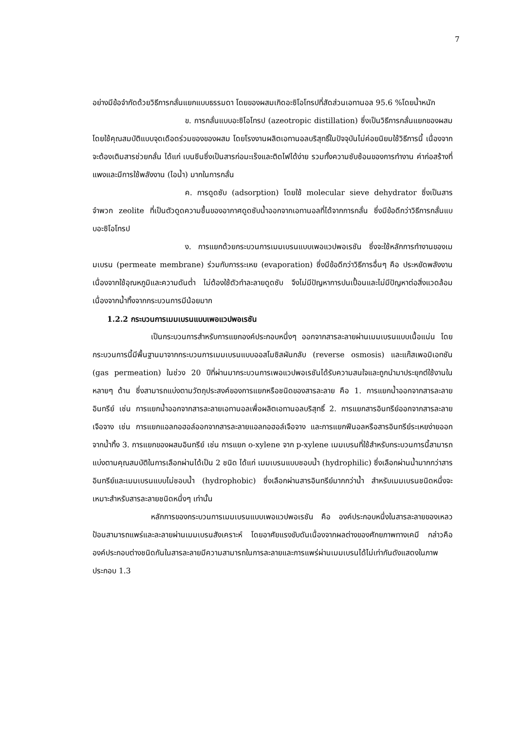7
อย่างมีข้อจำกัดด้วยวิธีการกลั่นแยกแบบธรรมดา โดยของผสมเกิดอะซิโอโทรปที่สัดส่วนเอทานอล 95.6 %โดยน้ำหนัก
ข. การกลั่นแบบอะซิโอโทรป (azeotropic distillation) ซึ่งเป็นวิธีการกลั่นแยกของผสมโดยใช้คุณสมบัติแบบจุดเดือดร่วมของของผสม โดยโรงงานผลิตเอทานอลบริสุทธิ์ในปัจจุบันไม่ค่อยนิยมใช้วิธีการนี้ เนื่องจากจะต้องเติมสารช่วยกลั่น ได้แก่ เบนซีนซึ่งเป็นสารก่อมะเร็งและติดไฟได้ง่าย รวมทั้งความซับซ้อนของการทำงาน ค่าก่อสร้างที่แพงและมีการใช้พลังงาน (ไอน้ำ) มากในการกลั่น
ค. การดูดซับ (adsorption) โดยใช้ molecular sieve dehydrator ซึ่งเป็นสารจำพวก zeolite ที่เป็นตัวดูดความชื้นของอากาศดูดซับน้ำออกจากเอทานอลที่ได้จากการกลั่น ซึ่งมีข้อดีกว่าวิธีการกลั่นแบบอะซิโอโทรป
ง. การแยกด้วยกระบวนการเมมเบรนแบบเพอแวปพอเรชัน ซึ่งจะใช้หลักการทำงานของเมมเบรน (permeate membrane) ร่วมกับการระเหย (evaporation) ซึ่งมีข้อดีกว่าวิธีการอื่นๆ คือ ประหยัดพลังงานเนื่องจากใช้อุณหภูมิและความดันต่ำ ไม่ต้องใช้ตัวทำละลายดูดซับ จึงไม่มีปัญหาการปนเปื้อนและไม่มีปัญหาต่อสิ่งแวดล้อม เนื่องจากน้ำทิ้งจากกระบวนการมีน้อยมาก
1.2.2 กระบวนการเมมเบรนแบบเพอแวปพอเรชัน
เป็นกระบวนการสำหรับการแยกองค์ประกอบหนึ่งๆ ออกจากสารละลายผ่านเมมเบรนแบบเนื้อแน่น โดยกระบวนการนี้มีพื้นฐานมาจากกระบวนการเมมเบรนแบบออสโมซิสผันกลับ (reverse osmosis) และแก๊สเพอมิเอทชัน (gas permeation) ในช่วง 20 ปีที่ผ่านมากระบวนการเพอแวปพอเรชันได้รับความสนใจและถูกนำมาประยุกต์ใช้งานในหลายๆ ด้าน ซึ่งสามารถแบ่งตามวัตถุประสงค์ของการแยกหรือชนิดของสารละลาย คือ 1. การแยกน้ำออกจากสารละลายอินทรีย์ เช่น การแยกน้ำออกจากสารละลายเอทานอลเพื่อผลิตเอทานอลบริสุทธิ์ 2. การแยกสารอินทรีย์ออกจากสารละลายเจือจาง เช่น การแยกแอลกอฮอล์ออกจากสารละลายแอลกอฮอล์เจือจาง และการแยกฟีนอลหรือสารอินทรีย์ระเหยง่ายออกจากน้ำทิ้ง 3. การแยกของผสมอินทรีย์ เช่น การแยก o-xylene จาก p-xylene เมมเบรนที่ใช้สำหรับกระบวนการนี้สามารถแบ่งตามคุณสมบัติในการเลือกผ่านได้เป็น 2 ชนิด ได้แก่ เมมเบรนแบบชอบน้ำ (hydrophilic) ซึ่งเลือกผ่านน้ำมากกว่าสารอินทรีย์และเมมเบรนแบบไม่ชอบน้ำ (hydrophobic) ซึ่งเลือกผ่านสารอินทรีย์มากกว่าน้ำ สำหรับเมมเบรนชนิดหนึ่งจะเหมาะสำหรับสารละลายชนิดหนึ่งๆ เท่านั้น
หลักการของกระบวนการเมมเบรนแบบเพอแวปพอเรชัน คือ องค์ประกอบหนึ่งในสารละลายของเหลวป้อนสามารถแพร่และละลายผ่านเมมเบรนสังเคราะห์ โดยอาศัยแรงขับดันเนื่องจากผลต่างของศักยภาพทางเคมี กล่าวคือองค์ประกอบต่างชนิดกันในสารละลายมีความสามารถในการละลายและการแพร่ผ่านเมมเบรนได้ไม่เท่ากันดังแสดงในภาพประกอบ 1.3